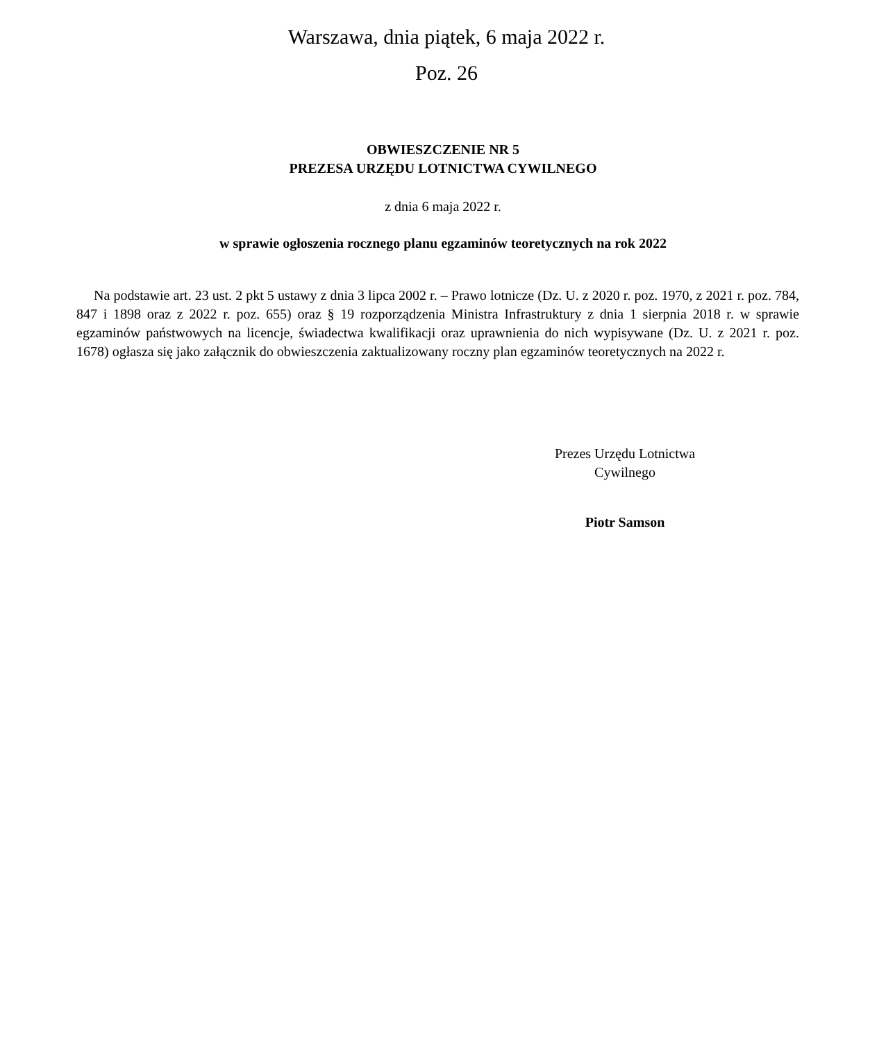Warszawa, dnia piątek, 6 maja 2022 r.
Poz. 26
OBWIESZCZENIE NR 5
PREZESA URZĘDU LOTNICTWA CYWILNEGO
z dnia 6 maja 2022 r.
w sprawie ogłoszenia rocznego planu egzaminów teoretycznych na rok 2022
Na podstawie art. 23 ust. 2 pkt 5 ustawy z dnia 3 lipca 2002 r. – Prawo lotnicze (Dz. U. z 2020 r. poz. 1970, z 2021 r. poz. 784, 847 i 1898 oraz z 2022 r. poz. 655) oraz § 19 rozporządzenia Ministra Infrastruktury z dnia 1 sierpnia 2018 r. w sprawie egzaminów państwowych na licencje, świadectwa kwalifikacji oraz uprawnienia do nich wypisywane (Dz. U. z 2021 r. poz. 1678) ogłasza się jako załącznik do obwieszczenia zaktualizowany roczny plan egzaminów teoretycznych na 2022 r.
Prezes Urzędu Lotnictwa
Cywilnego
Piotr Samson